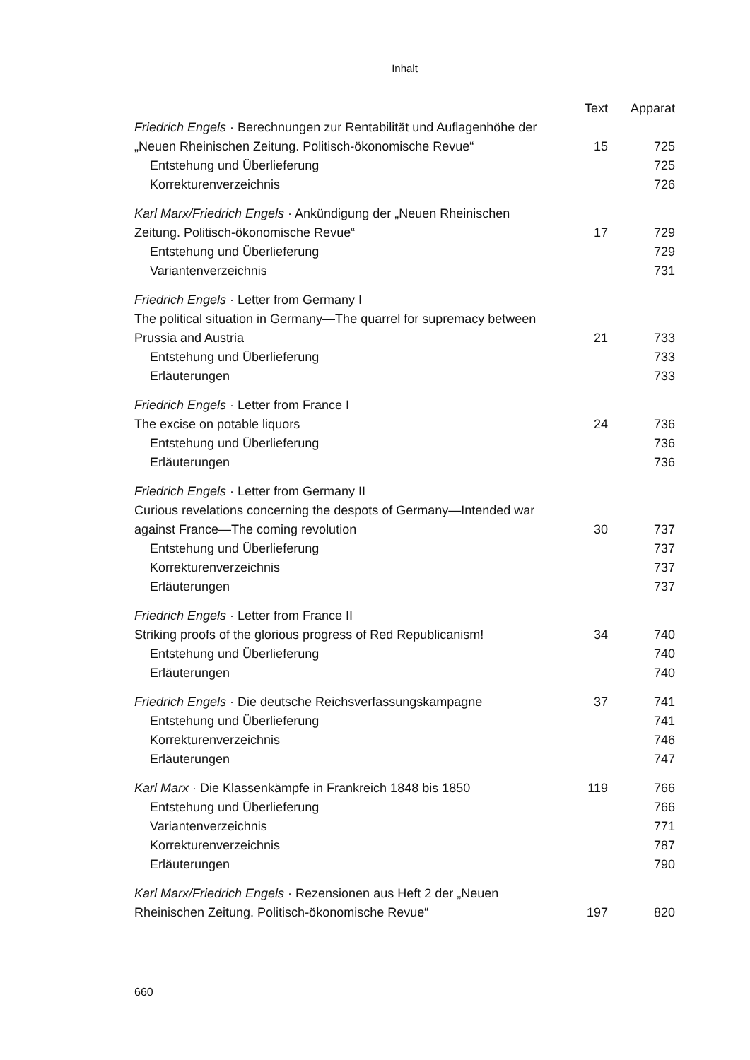Inhalt
| | Text | Apparat |
| Friedrich Engels · Berechnungen zur Rentabilität und Auflagenhöhe der „Neuen Rheinischen Zeitung. Politisch-ökonomische Revue“ | 15 | 725 |
| Entstehung und Überlieferung | | 725 |
| Korrekturenverzeichnis | | 726 |
| Karl Marx/Friedrich Engels · Ankündigung der „Neuen Rheinischen Zeitung. Politisch-ökonomische Revue“ | 17 | 729 |
| Entstehung und Überlieferung | | 729 |
| Variantenverzeichnis | | 731 |
| Friedrich Engels · Letter from Germany I The political situation in Germany—The quarrel for supremacy between Prussia and Austria | 21 | 733 |
| Entstehung und Überlieferung | | 733 |
| Erläuterungen | | 733 |
| Friedrich Engels · Letter from France I The excise on potable liquors | 24 | 736 |
| Entstehung und Überlieferung | | 736 |
| Erläuterungen | | 736 |
| Friedrich Engels · Letter from Germany II Curious revelations concerning the despots of Germany—Intended war against France—The coming revolution | 30 | 737 |
| Entstehung und Überlieferung | | 737 |
| Korrekturenverzeichnis | | 737 |
| Erläuterungen | | 737 |
| Friedrich Engels · Letter from France II Striking proofs of the glorious progress of Red Republicanism! | 34 | 740 |
| Entstehung und Überlieferung | | 740 |
| Erläuterungen | | 740 |
| Friedrich Engels · Die deutsche Reichsverfassungskampagne | 37 | 741 |
| Entstehung und Überlieferung | | 741 |
| Korrekturenverzeichnis | | 746 |
| Erläuterungen | | 747 |
| Karl Marx · Die Klassenkämpfe in Frankreich 1848 bis 1850 | 119 | 766 |
| Entstehung und Überlieferung | | 766 |
| Variantenverzeichnis | | 771 |
| Korrekturenverzeichnis | | 787 |
| Erläuterungen | | 790 |
| Karl Marx/Friedrich Engels · Rezensionen aus Heft 2 der „Neuen Rheinischen Zeitung. Politisch-ökonomische Revue“ | 197 | 820 |
660